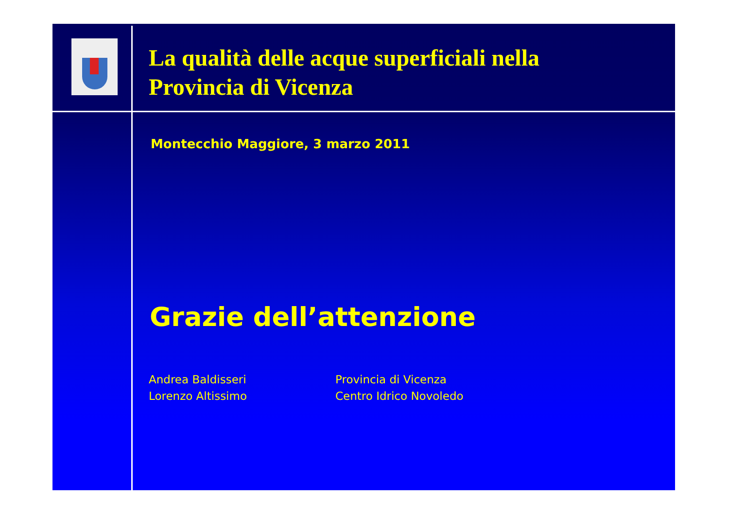La qualità delle acque superficiali nella
Provincia di Vicenza
Montecchio Maggiore, 3 marzo 2011
Grazie dell’attenzione
Andrea Baldisseri
Lorenzo Altissimo
Provincia di Vicenza
Centro Idrico Novoledo